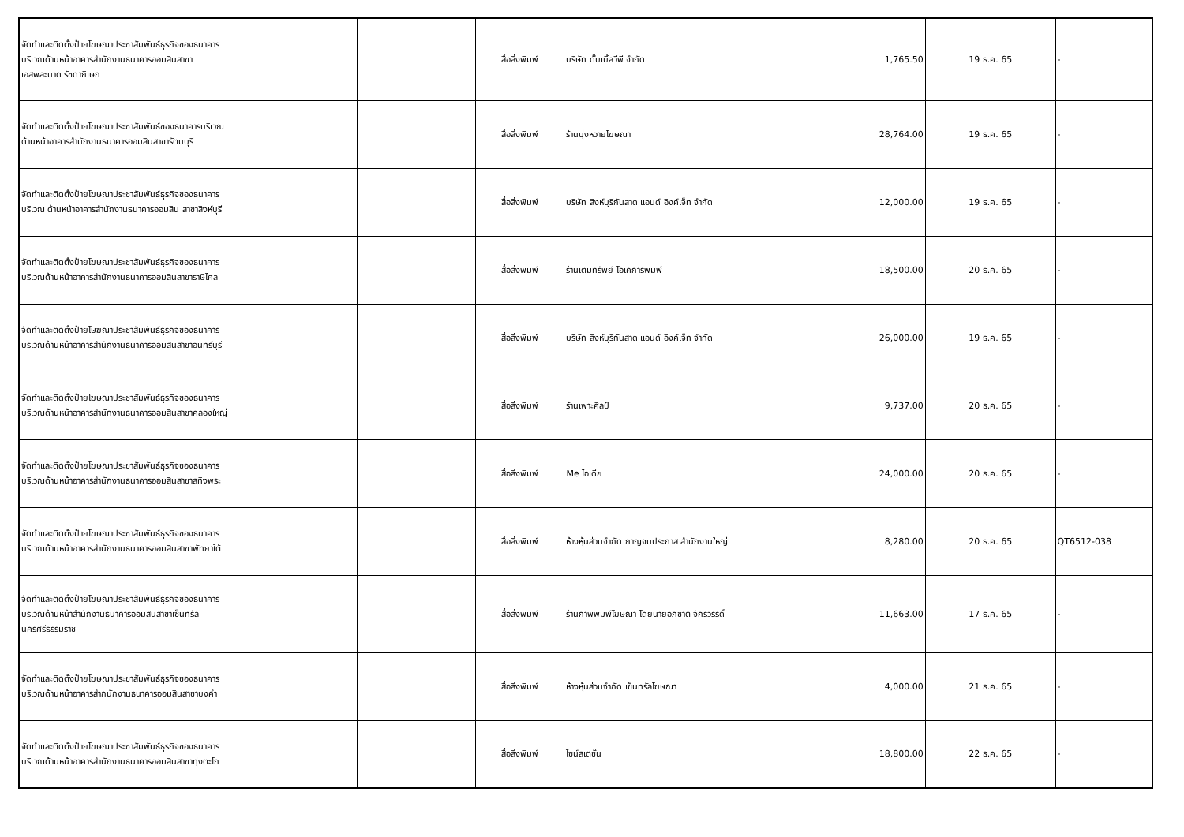| จัดทำและติดตั้งป้ายโฆษณาประชาสัมพันธ์ธุรกิจของธนาคาร บริเวณด้านหน้าอาคารสำนักงานธนาคารออมสินสาขา เอสพละนาด รัชดาภิเษก | | | สื่อสิ่งพิมพ์ | บริษัท ดั๊บเบิ้ลวีพี จำกัด | 1,765.50 | 19 ธ.ค. 65 | - |
| จัดทำและติดตั้งป้ายโฆษณาประชาสัมพันธ์ของธนาคารบริเวณ ด้านหน้าอาคารสำนักงานธนาคารออมสินสาขารัตนบุรี | | | สื่อสิ่งพิมพ์ | ร้านบุ่งหวายโฆษณา | 28,764.00 | 19 ธ.ค. 65 | - |
| จัดทำและติดตั้งป้ายโฆษณาประชาสัมพันธ์ธุรกิจของธนาคาร บริเวณ ด้านหน้าอาคารสำนักงานธนาคารออมสิน สาขาสิงห์บุรี | | | สื่อสิ่งพิมพ์ | บริษัท สิงห์บุรีกันสาด แอนด์ อิงค์เจ็ท จำกัด | 12,000.00 | 19 ธ.ค. 65 | - |
| จัดทำและติดตั้งป้ายโฆษณาประชาสัมพันธ์ธุรกิจของธนาคาร บริเวณด้านหน้าอาคารสำนักงานธนาคารออมสินสาขาราษีไศล | | | สื่อสิ่งพิมพ์ | ร้านเติมทรัพย์ โอเคการพิมพ์ | 18,500.00 | 20 ธ.ค. 65 | - |
| จัดทำและติดตั้งป้ายโษฆณาประชาสัมพันธ์ธุรกิจของธนาคาร บริเวณด้านหน้าอาคารสำนักงานธนาคารออมสินสาขาอินทร์บุรี | | | สื่อสิ่งพิมพ์ | บริษัท สิงห์บุรีกันสาด แอนด์ อิงค์เจ็ท จำกัด | 26,000.00 | 19 ธ.ค. 65 | - |
| จัดทำและติดตั้งป้ายโฆษณาประชาสัมพันธ์ธุรกิจของธนาคาร บริเวณด้านหน้าอาคารสำนักงานธนาคารออมสินสาขาคลองใหญ่ | | | สื่อสิ่งพิมพ์ | ร้านเพาะศิลป์ | 9,737.00 | 20 ธ.ค. 65 | - |
| จัดทำและติดตั้งป้ายโฆษณาประชาสัมพันธ์ธุรกิจของธนาคาร บริเวณด้านหน้าอาคารสำนักงานธนาคารออมสินสาขาสทิงพระ | | | สื่อสิ่งพิมพ์ | Me ไอเดีย | 24,000.00 | 20 ธ.ค. 65 | - |
| จัดทำและติดตั้งป้ายโฆษณาประชาสัมพันธ์ธุรกิจของธนาคาร บริเวณด้านหน้าอาคารสำนักงานธนาคารออมสินสาขาพัทยาใต้ | | | สื่อสิ่งพิมพ์ | ห้างหุ้นส่วนจำกัด กาญจนประภาส สำนักงานใหญ่ | 8,280.00 | 20 ธ.ค. 65 | QT6512-038 |
| จัดทำและติดตั้งป้ายโฆษณาประชาสัมพันธ์ธุรกิจของธนาคาร บริเวณด้านหน้าสำนักงานธนาคารออมสินสาขาเซ็นทรัล นครศรีธรรมราช | | | สื่อสิ่งพิมพ์ | ร้านภาพพิมพ์โฆษณา โดยนายอภิชาต จักรวรรดิ์ | 11,663.00 | 17 ธ.ค. 65 | - |
| จัดทำและติดตั้งป้ายโฆษณาประชาสัมพันธ์ธุรกิจของธนาคาร บริเวณด้านหน้าอาคารสำกนักงานธนาคารออมสินสาขาบงคำ | | | สื่อสิ่งพิมพ์ | ห้างหุ้นส่วนจำกัด เซ็นทรัลโฆษณา | 4,000.00 | 21 ธ.ค. 65 | - |
| จัดทำและติดตั้งป้ายโฆษณาประชาสัมพันธ์ธุรกิจของธนาคาร บริเวณด้านหน้าอาคารสำนักงานธนาคารออมสินสาขาทุ่งตะโก | | | สื่อสิ่งพิมพ์ | ไซน์สเตชั่น | 18,800.00 | 22 ธ.ค. 65 | - |